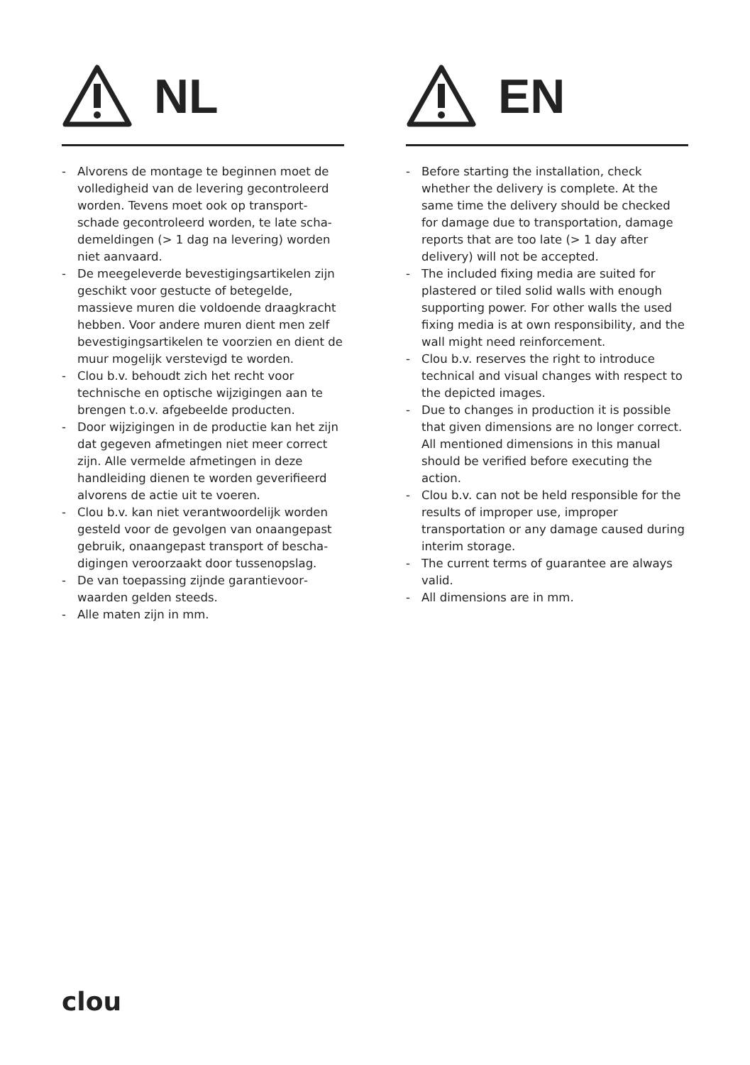NL
- Alvorens de montage te beginnen moet de volledigheid van de levering gecontroleerd worden. Tevens moet ook op transport­schade gecontroleerd worden, te late scha­demeldingen (> 1 dag na levering) worden niet aanvaard.
- De meegeleverde bevestigingsartikelen zijn geschikt voor gestucte of betegelde, massieve muren die voldoende draag­kracht hebben. Voor andere muren dient men zelf bevestigingsartikelen te voorzien en dient de muur mogelijk verstevigd te worden.
- Clou b.v. behoudt zich het recht voor technische en optische wijzigingen aan te brengen t.o.v. afgebeelde producten.
- Door wijzigingen in de productie kan het zijn dat gegeven afmetingen niet meer correct zijn. Alle vermelde afmetingen in deze handleiding dienen te worden geverifieerd alvorens de actie uit te voeren.
- Clou b.v. kan niet verantwoordelijk worden gesteld voor de gevolgen van onaangepast gebruik, onaangepast transport of bescha­digingen veroorzaakt door tussenopslag.
- De van toepassing zijnde garantievoor­waarden gelden steeds.
- Alle maten zijn in mm.
EN
- Before starting the installation, check whether the delivery is complete. At the same time the delivery should be checked for damage due to transportation, damage reports that are too late (> 1 day after delivery) will not be accepted.
- The included fixing media are suited for plastered or tiled solid walls with enough supporting power. For other walls the used fixing media is at own responsibility, and the wall might need reinforcement.
- Clou b.v. reserves the right to introduce technical and visual changes with respect to the depicted images.
- Due to changes in production it is possible that given dimensions are no longer correct. All mentioned dimensions in this manual should be verified before executing the action.
- Clou b.v. can not be held responsible for the results of improper use, improper transportation or any damage caused during interim storage.
- The current terms of guarantee are always valid.
- All dimensions are in mm.
clou